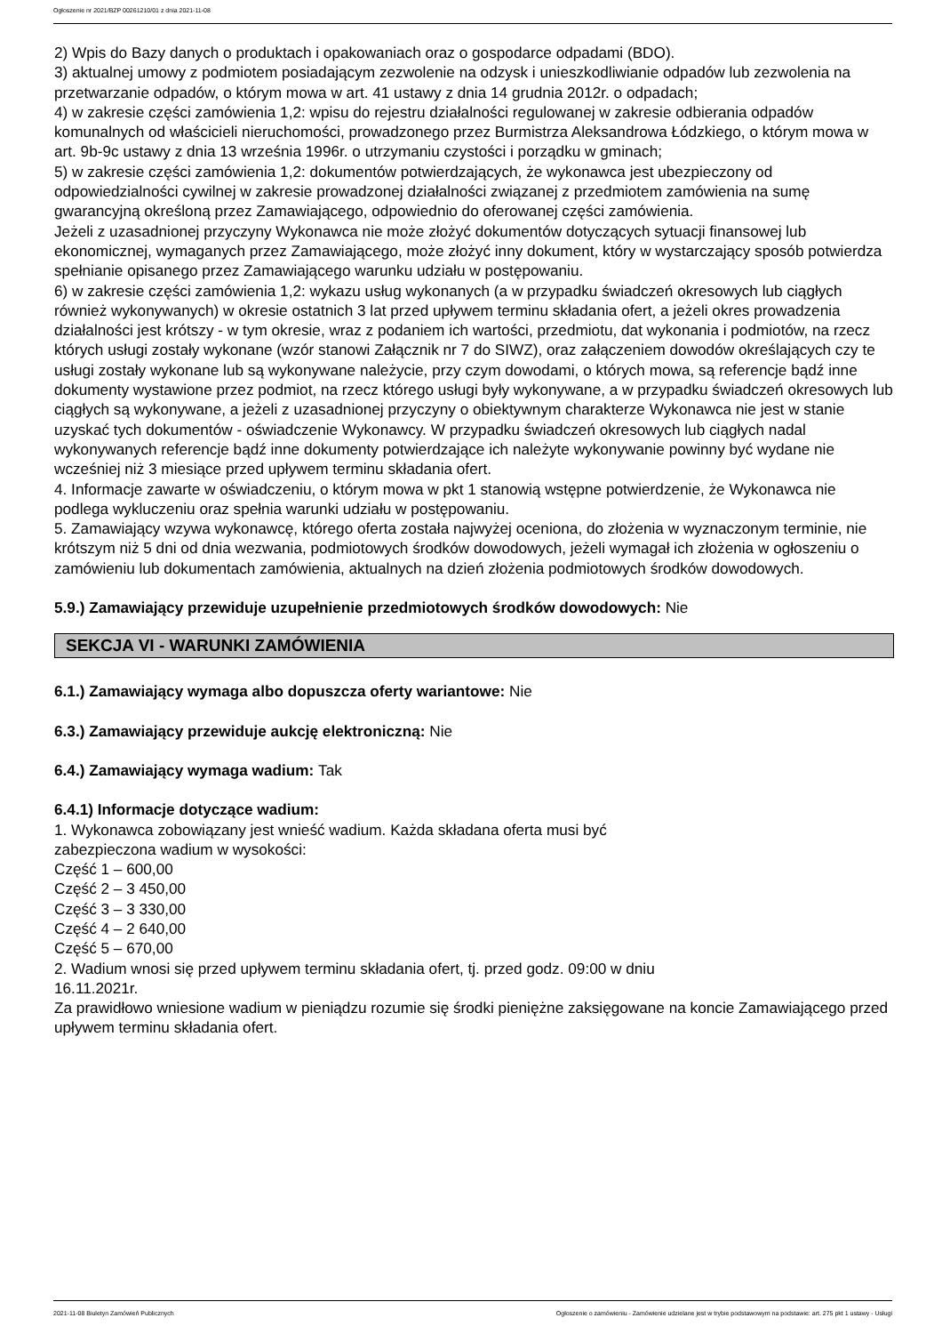Ogłoszenie nr 2021/BZP 00261210/01 z dnia 2021-11-08
2) Wpis do Bazy danych o produktach i opakowaniach oraz o gospodarce odpadami (BDO).
3) aktualnej umowy z podmiotem posiadającym zezwolenie na odzysk i unieszkodliwianie odpadów lub zezwolenia na przetwarzanie odpadów, o którym mowa w art. 41 ustawy z dnia 14 grudnia 2012r. o odpadach;
4) w zakresie części zamówienia 1,2: wpisu do rejestru działalności regulowanej w zakresie odbierania odpadów komunalnych od właścicieli nieruchomości, prowadzonego przez Burmistrza Aleksandrowa Łódzkiego, o którym mowa w art. 9b-9c ustawy z dnia 13 września 1996r. o utrzymaniu czystości i porządku w gminach;
5) w zakresie części zamówienia 1,2: dokumentów potwierdzających, że wykonawca jest ubezpieczony od odpowiedzialności cywilnej w zakresie prowadzonej działalności związanej z przedmiotem zamówienia na sumę gwarancyjną określoną przez Zamawiającego, odpowiednio do oferowanej części zamówienia.
Jeżeli z uzasadnionej przyczyny Wykonawca nie może złożyć dokumentów dotyczących sytuacji finansowej lub ekonomicznej, wymaganych przez Zamawiającego, może złożyć inny dokument, który w wystarczający sposób potwierdza spełnianie opisanego przez Zamawiającego warunku udziału w postępowaniu.
6) w zakresie części zamówienia 1,2: wykazu usług wykonanych (a w przypadku świadczeń okresowych lub ciągłych również wykonywanych) w okresie ostatnich 3 lat przed upływem terminu składania ofert, a jeżeli okres prowadzenia działalności jest krótszy - w tym okresie, wraz z podaniem ich wartości, przedmiotu, dat wykonania i podmiotów, na rzecz których usługi zostały wykonane (wzór stanowi Załącznik nr 7 do SIWZ), oraz załączeniem dowodów określających czy te usługi zostały wykonane lub są wykonywane należycie, przy czym dowodami, o których mowa, są referencje bądź inne dokumenty wystawione przez podmiot, na rzecz którego usługi były wykonywane, a w przypadku świadczeń okresowych lub ciągłych są wykonywane, a jeżeli z uzasadnionej przyczyny o obiektywnym charakterze Wykonawca nie jest w stanie uzyskać tych dokumentów - oświadczenie Wykonawcy. W przypadku świadczeń okresowych lub ciągłych nadal wykonywanych referencje bądź inne dokumenty potwierdzające ich należyte wykonywanie powinny być wydane nie wcześniej niż 3 miesiące przed upływem terminu składania ofert.
4. Informacje zawarte w oświadczeniu, o którym mowa w pkt 1 stanowią wstępne potwierdzenie, że Wykonawca nie podlega wykluczeniu oraz spełnia warunki udziału w postępowaniu.
5. Zamawiający wzywa wykonawcę, którego oferta została najwyżej oceniona, do złożenia w wyznaczonym terminie, nie krótszym niż 5 dni od dnia wezwania, podmiotowych środków dowodowych, jeżeli wymagał ich złożenia w ogłoszeniu o zamówieniu lub dokumentach zamówienia, aktualnych na dzień złożenia podmiotowych środków dowodowych.
5.9.) Zamawiający przewiduje uzupełnienie przedmiotowych środków dowodowych: Nie
SEKCJA VI - WARUNKI ZAMÓWIENIA
6.1.) Zamawiający wymaga albo dopuszcza oferty wariantowe: Nie
6.3.) Zamawiający przewiduje aukcję elektroniczną: Nie
6.4.) Zamawiający wymaga wadium: Tak
6.4.1) Informacje dotyczące wadium:
1. Wykonawca zobowiązany jest wnieść wadium. Każda składana oferta musi być
zabezpieczona wadium w wysokości:
Część 1 – 600,00
Część 2 – 3 450,00
Część 3 – 3 330,00
Część 4 – 2 640,00
Część 5 – 670,00
2. Wadium wnosi się przed upływem terminu składania ofert, tj. przed godz. 09:00 w dniu
16.11.2021r.
Za prawidłowo wniesione wadium w pieniądzu rozumie się środki pieniężne zaksięgowane na koncie Zamawiającego przed upływem terminu składania ofert.
2021-11-08 Biuletyn Zamówień Publicznych Ogłoszenie o zamówieniu - Zamówienie udzielane jest w trybie podstawowym na podstawie: art. 275 pkt 1 ustawy - Usługi